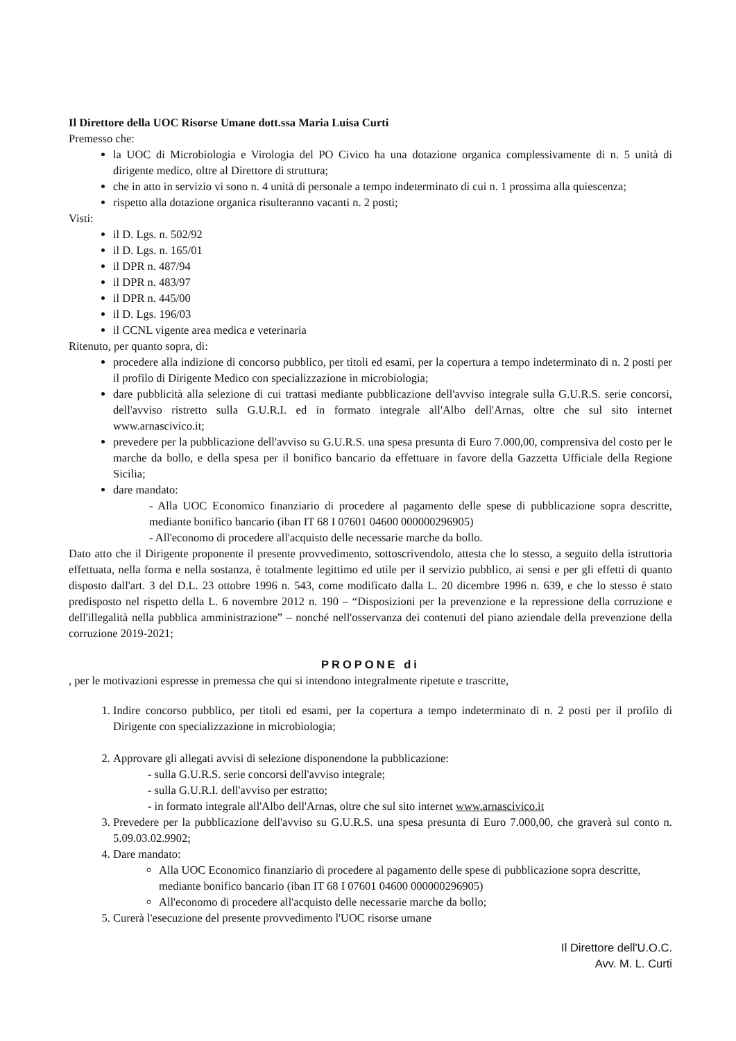Il Direttore della UOC Risorse Umane dott.ssa Maria Luisa Curti
Premesso che:
la UOC di Microbiologia e Virologia del PO Civico ha una dotazione organica complessivamente di n. 5 unità di dirigente medico, oltre al Direttore di struttura;
che in atto in servizio vi sono n. 4 unità di personale a tempo indeterminato di cui n. 1 prossima alla quiescenza;
rispetto alla dotazione organica risulteranno vacanti n. 2 posti;
Visti:
il D. Lgs. n. 502/92
il D. Lgs. n. 165/01
il DPR n. 487/94
il DPR n. 483/97
il DPR n. 445/00
il D. Lgs. 196/03
il CCNL vigente area medica e veterinaria
Ritenuto, per quanto sopra, di:
procedere alla indizione di concorso pubblico, per titoli ed esami, per la copertura a tempo indeterminato di n. 2 posti per il profilo di Dirigente Medico con specializzazione in microbiologia;
dare pubblicità alla selezione di cui trattasi mediante pubblicazione dell'avviso integrale sulla G.U.R.S. serie concorsi, dell'avviso ristretto sulla G.U.R.I. ed in formato integrale all'Albo dell'Arnas, oltre che sul sito internet www.arnascivico.it;
prevedere per la pubblicazione dell'avviso su G.U.R.S. una spesa presunta di Euro 7.000,00, comprensiva del costo per le marche da bollo, e della spesa per il bonifico bancario da effettuare in favore della Gazzetta Ufficiale della Regione Sicilia;
dare mandato:
- Alla UOC Economico finanziario di procedere al pagamento delle spese di pubblicazione sopra descritte, mediante bonifico bancario (iban IT 68 I 07601 04600 000000296905)
- All'economo di procedere all'acquisto delle necessarie marche da bollo.
Dato atto che il Dirigente proponente il presente provvedimento, sottoscrivendolo, attesta che lo stesso, a seguito della istruttoria effettuata, nella forma e nella sostanza, è totalmente legittimo ed utile per il servizio pubblico, ai sensi e per gli effetti di quanto disposto dall'art. 3 del D.L. 23 ottobre 1996 n. 543, come modificato dalla L. 20 dicembre 1996 n. 639, e che lo stesso è stato predisposto nel rispetto della L. 6 novembre 2012 n. 190 – “Disposizioni per la prevenzione e la repressione della corruzione e dell'illegalità nella pubblica amministrazione” – nonché nell'osservanza dei contenuti del piano aziendale della prevenzione della corruzione 2019-2021;
PROPONE di
, per le motivazioni espresse in premessa che qui si intendono integralmente ripetute e trascritte,
1. Indire concorso pubblico, per titoli ed esami, per la copertura a tempo indeterminato di n. 2 posti per il profilo di Dirigente con specializzazione in microbiologia;
2. Approvare gli allegati avvisi di selezione disponendone la pubblicazione:
- sulla G.U.R.S. serie concorsi dell'avviso integrale;
- sulla G.U.R.I. dell'avviso per estratto;
- in formato integrale all'Albo dell'Arnas, oltre che sul sito internet www.arnascivico.it
3. Prevedere per la pubblicazione dell'avviso su G.U.R.S. una spesa presunta di Euro 7.000,00, che graverà sul conto n. 5.09.03.02.9902;
4. Dare mandato:
Alla UOC Economico finanziario di procedere al pagamento delle spese di pubblicazione sopra descritte, mediante bonifico bancario (iban IT 68 I 07601 04600 000000296905)
All'economo di procedere all'acquisto delle necessarie marche da bollo;
5. Curerà l'esecuzione del presente provvedimento l'UOC risorse umane
Il Direttore dell'U.O.C.
Avv. M. L. Curti